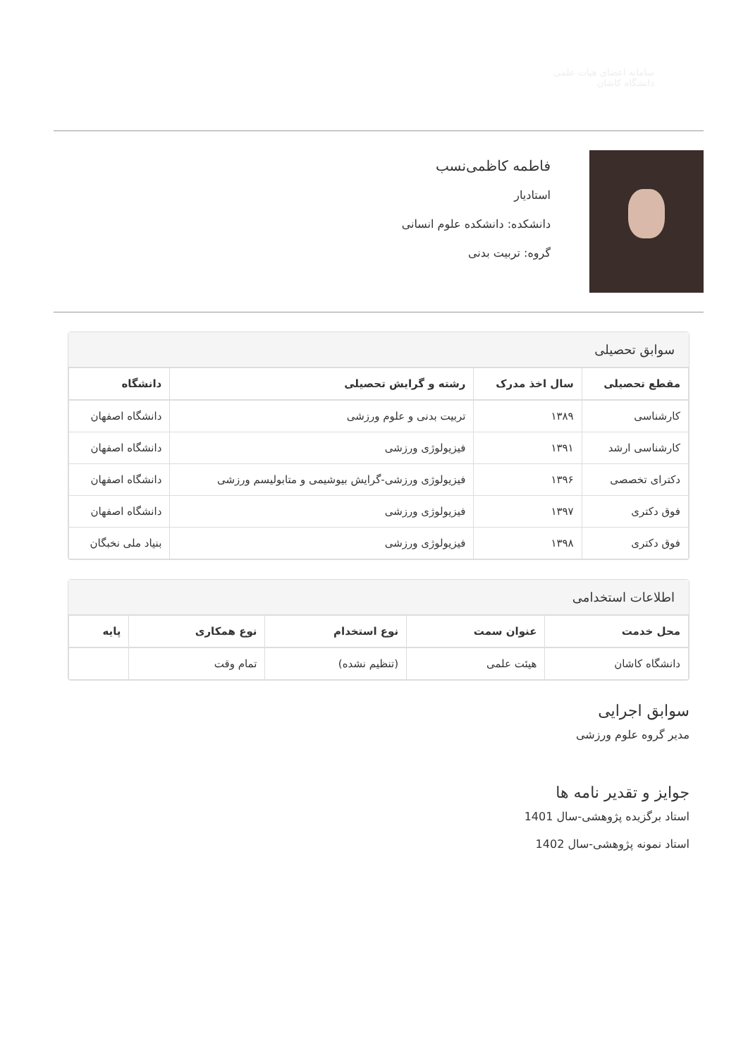سامانه اعضای هیات علمی
دانشگاه کاشان
فاطمه کاظمی‌نسب
استادیار
دانشکده: دانشکده علوم انسانی
گروه: تربیت بدنی
سوابق تحصیلی
| مقطع تحصیلی | سال اخذ مدرک | رشته و گرایش تحصیلی | دانشگاه |
| --- | --- | --- | --- |
| کارشناسی | ۱۳۸۹ | تربیت بدنی و علوم ورزشی | دانشگاه اصفهان |
| کارشناسی ارشد | ۱۳۹۱ | فیزیولوژی ورزشی | دانشگاه اصفهان |
| دکترای تخصصی | ۱۳۹۶ | فیزیولوژی ورزشی-گرایش بیوشیمی و متابولیسم ورزشی | دانشگاه اصفهان |
| فوق دکتری | ۱۳۹۷ | فیزیولوژی ورزشی | دانشگاه اصفهان |
| فوق دکتری | ۱۳۹۸ | فیزیولوژی ورزشی | بنیاد ملی نخبگان |
اطلاعات استخدامی
| محل خدمت | عنوان سمت | نوع استخدام | نوع همکاری | پایه |
| --- | --- | --- | --- | --- |
| دانشگاه کاشان | هیئت علمی | (تنظیم نشده) | تمام وقت | |
سوابق اجرایی
مدیر گروه علوم ورزشی
جوایز و تقدیر نامه ها
استاد برگزیده پژوهشی-سال 1401
استاد نمونه پژوهشی-سال 1402